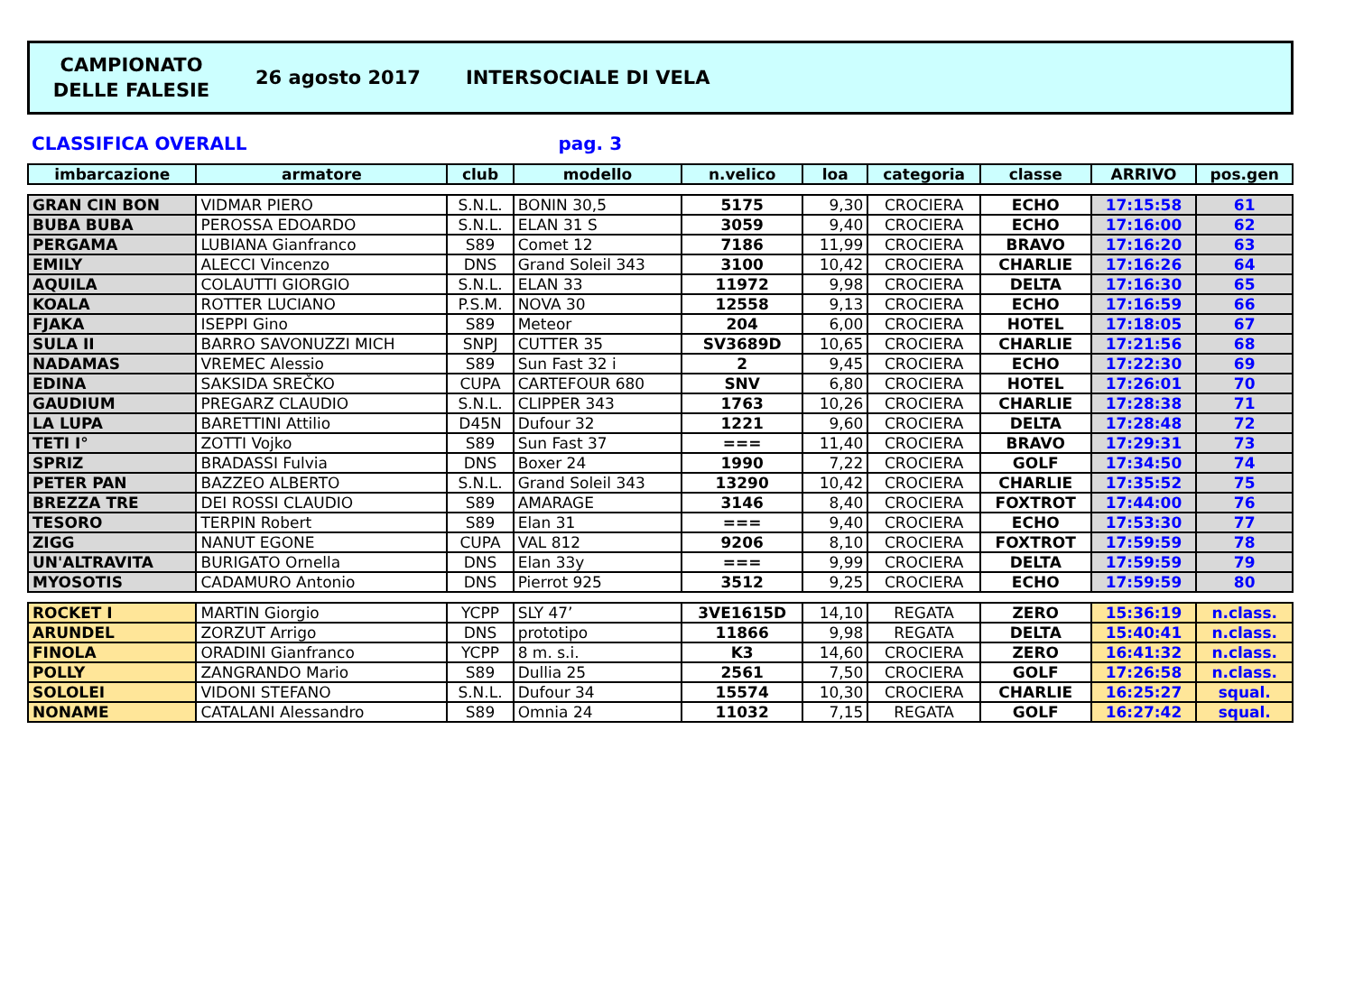CAMPIONATO
DELLE FALESIE
26 agosto 2017 INTERSOCIALE DI VELA
CLASSIFICA OVERALL pag. 3
| imbarcazione | armatore | club | modello | n.velico | loa | categoria | classe | ARRIVO | pos.gen |
| --- | --- | --- | --- | --- | --- | --- | --- | --- | --- |
| GRAN CIN BON | VIDMAR PIERO | S.N.L. | BONIN 30,5 | 5175 | 9,30 | CROCIERA | ECHO | 17:15:58 | 61 |
| BUBA BUBA | PEROSSA EDOARDO | S.N.L. | ELAN 31 S | 3059 | 9,40 | CROCIERA | ECHO | 17:16:00 | 62 |
| PERGAMA | LUBIANA Gianfranco | S89 | Comet 12 | 7186 | 11,99 | CROCIERA | BRAVO | 17:16:20 | 63 |
| EMILY | ALECCI Vincenzo | DNS | Grand Soleil 343 | 3100 | 10,42 | CROCIERA | CHARLIE | 17:16:26 | 64 |
| AQUILA | COLAUTTI GIORGIO | S.N.L. | ELAN 33 | 11972 | 9,98 | CROCIERA | DELTA | 17:16:30 | 65 |
| KOALA | ROTTER LUCIANO | P.S.M. | NOVA 30 | 12558 | 9,13 | CROCIERA | ECHO | 17:16:59 | 66 |
| FJAKA | ISEPPI Gino | S89 | Meteor | 204 | 6,00 | CROCIERA | HOTEL | 17:18:05 | 67 |
| SULA II | BARRO SAVONUZZI MICH | SNPJ | CUTTER 35 | SV3689D | 10,65 | CROCIERA | CHARLIE | 17:21:56 | 68 |
| NADAMAS | VREMEC Alessio | S89 | Sun Fast 32 i | 2 | 9,45 | CROCIERA | ECHO | 17:22:30 | 69 |
| EDINA | SAKSIDA SREČKO | CUPA | CARTEFOUR 680 | SNV | 6,80 | CROCIERA | HOTEL | 17:26:01 | 70 |
| GAUDIUM | PREGARZ CLAUDIO | S.N.L. | CLIPPER 343 | 1763 | 10,26 | CROCIERA | CHARLIE | 17:28:38 | 71 |
| LA LUPA | BARETTINI Attilio | D45N | Dufour 32 | 1221 | 9,60 | CROCIERA | DELTA | 17:28:48 | 72 |
| TETI I° | ZOTTI Vojko | S89 | Sun Fast 37 | === | 11,40 | CROCIERA | BRAVO | 17:29:31 | 73 |
| SPRIZ | BRADASSI Fulvia | DNS | Boxer 24 | 1990 | 7,22 | CROCIERA | GOLF | 17:34:50 | 74 |
| PETER PAN | BAZZEO ALBERTO | S.N.L. | Grand Soleil 343 | 13290 | 10,42 | CROCIERA | CHARLIE | 17:35:52 | 75 |
| BREZZA TRE | DEI ROSSI CLAUDIO | S89 | AMARAGE | 3146 | 8,40 | CROCIERA | FOXTROT | 17:44:00 | 76 |
| TESORO | TERPIN Robert | S89 | Elan 31 | === | 9,40 | CROCIERA | ECHO | 17:53:30 | 77 |
| ZIGG | NANUT EGONE | CUPA | VAL 812 | 9206 | 8,10 | CROCIERA | FOXTROT | 17:59:59 | 78 |
| UN'ALTRAVITA | BURIGATO Ornella | DNS | Elan 33y | === | 9,99 | CROCIERA | DELTA | 17:59:59 | 79 |
| MYOSOTIS | CADAMURO Antonio | DNS | Pierrot 925 | 3512 | 9,25 | CROCIERA | ECHO | 17:59:59 | 80 |
| ROCKET I | MARTIN Giorgio | YCPP | SLY 47’ | 3VE1615D | 14,10 | REGATA | ZERO | 15:36:19 | n.class. |
| ARUNDEL | ZORZUT Arrigo | DNS | prototipo | 11866 | 9,98 | REGATA | DELTA | 15:40:41 | n.class. |
| FINOLA | ORADINI Gianfranco | YCPP | 8 m. s.i. | K3 | 14,60 | CROCIERA | ZERO | 16:41:32 | n.class. |
| POLLY | ZANGRANDO Mario | S89 | Dullia 25 | 2561 | 7,50 | CROCIERA | GOLF | 17:26:58 | n.class. |
| SOLOLEI | VIDONI STEFANO | S.N.L. | Dufour 34 | 15574 | 10,30 | CROCIERA | CHARLIE | 16:25:27 | squal. |
| NONAME | CATALANI Alessandro | S89 | Omnia 24 | 11032 | 7,15 | REGATA | GOLF | 16:27:42 | squal. |